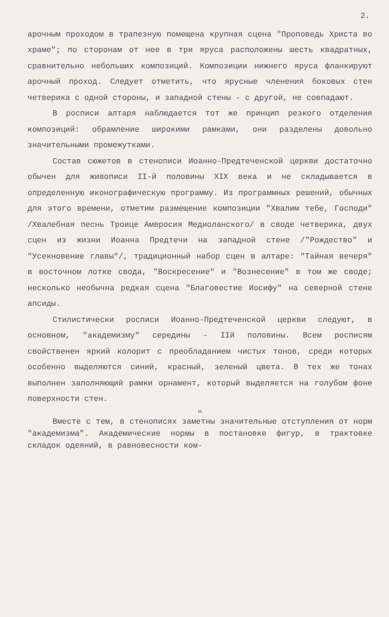2.
арочным проходом в трапезную помещена крупная сцена "Проповедь Христа во храме"; по сторонам от нее в три яруса расположены шесть квадратных, сравнительно небольших композиций. Композиции нижнего яруса фланкируют арочный проход. Следует отметить, что ярусные членения боковых стен четверика с одной стороны, и западной стены - с другой, не совпадают.
В росписи алтаря наблюдается тот же принцип резкого отделения композиций: обрамление широкими рамками, они разделены довольно значительными промежутками.
Состав сюжетов в стенописи Иоанно-Предтеченской церкви достаточно обычен для живописи II-й половины XIX века и не складывается в определенную иконографическую программу. Из программных решений, обычных для этого времени, отметим размещение композиции "Хвалим тебе, Господи" /Хвалебная песнь Троице Амвросия Медиоланского/ в своде четверика, двух сцен из жизни Иоанна Предтечи на западной стене /"Рождество" и "Усекновение главы"/, традиционный набор сцен в алтаре: "Тайная вечеря" в восточном лотке свода, "Воскресение" и "Вознесение" в том же своде; несколько необычна редкая сцена "Благовестие Иосифу" на северной стене апсиды.
Стилистически росписи Иоанно-Предтеченской церкви следуют, в основном, "академизму" середины - IIй половины. Всем росписям свойственен яркий колорит с преобладанием чистых тонов, среди которых особенно выделяются синий, красный, зеленый цвета. В тех же тонах выполнен заполняющий рамки орнамент, который выделяется на голубом фоне поверхности стен.
н
Вместе с тем, в стенописях заметны значительные отступления от норм "академизма". Академические нормы в постановке фигур, в трактовке складок одеяний, в равновесности ком-